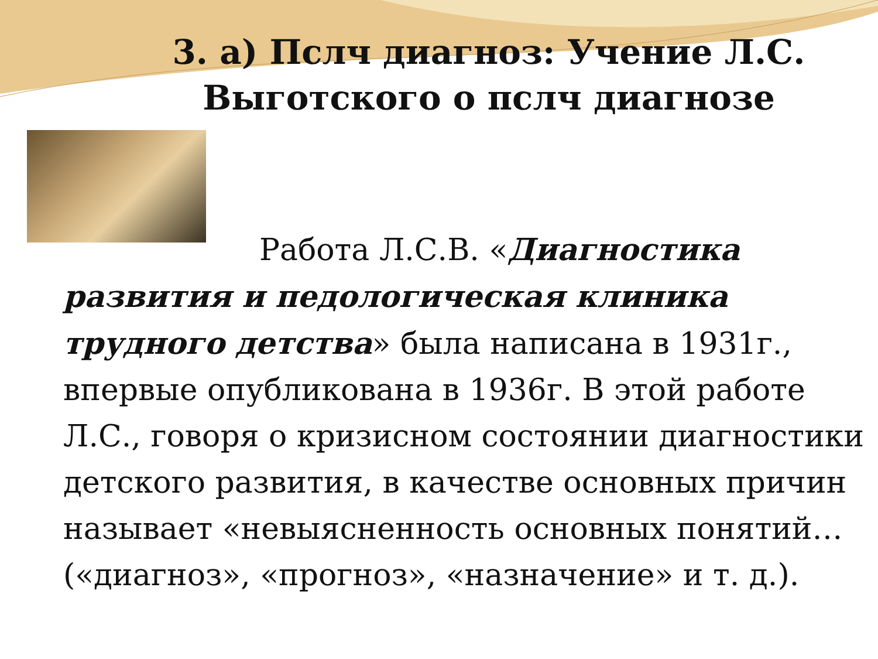3. а) Пслч диагноз: Учение Л.С. Выготского о пслч диагнозе
Работа Л.С.В. «Диагностика развития и педологическая клиника трудного детства» была написана в 1931г., впервые опубликована в 1936г. В этой работе Л.С., говоря о кризисном состоянии диагностики детского развития, в качестве основных причин называет «невыясненность основных понятий… («диагноз», «прогноз», «назначение» и т. д.).